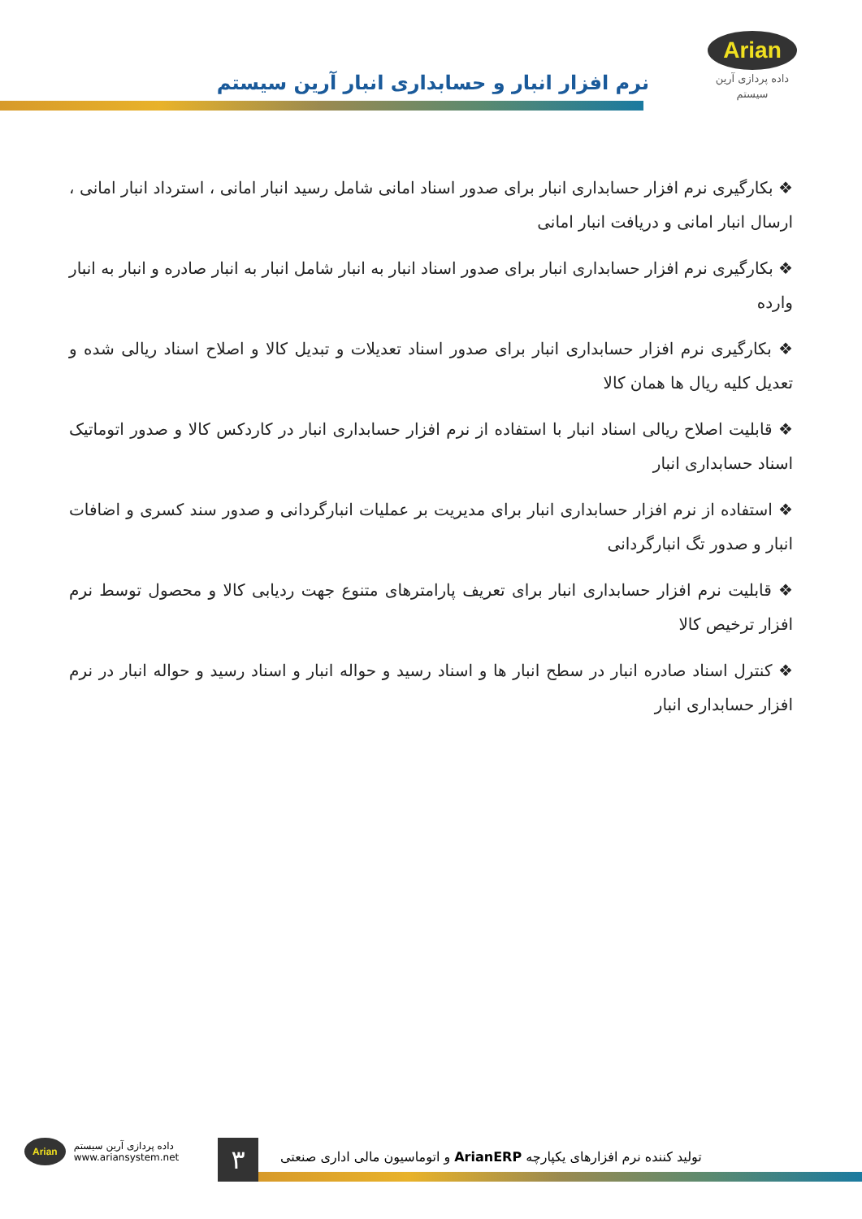Arian
داده پردازی آرین سیستم
نرم افزار انبار و حسابداری انبار آرین سیستم
❖ بکارگیری نرم افزار حسابداری انبار برای صدور اسناد امانی شامل رسید انبار امانی ، استرداد انبار امانی ، ارسال انبار امانی و دریافت انبار امانی
❖ بکارگیری نرم افزار حسابداری انبار برای صدور اسناد انبار به انبار شامل انبار به انبار صادره و انبار به انبار وارده
❖ بکارگیری نرم افزار حسابداری انبار برای صدور اسناد تعدیلات و تبدیل کالا و اصلاح اسناد ریالی شده و تعدیل کلیه ریال ها همان کالا
❖ قابلیت اصلاح ریالی اسناد انبار با استفاده از نرم افزار حسابداری انبار در کاردکس کالا و صدور اتوماتیک اسناد حسابداری انبار
❖ استفاده از نرم افزار حسابداری انبار برای مدیریت بر عملیات انبارگردانی و صدور سند کسری و اضافات انبار و صدور تگ انبارگردانی
❖ قابلیت نرم افزار حسابداری انبار برای تعریف پارامترهای متنوع جهت ردیابی کالا و محصول توسط نرم افزار ترخیص کالا
❖ کنترل اسناد صادره انبار در سطح انبار ها و اسناد رسید و حواله انبار و اسناد رسید و حواله انبار در نرم افزار حسابداری انبار
Arian
داده پردازی آرین سیستم
www.ariansystem.net
۳
تولید کننده نرم افزارهای یکپارچه ArianERP و اتوماسیون مالی اداری صنعتی